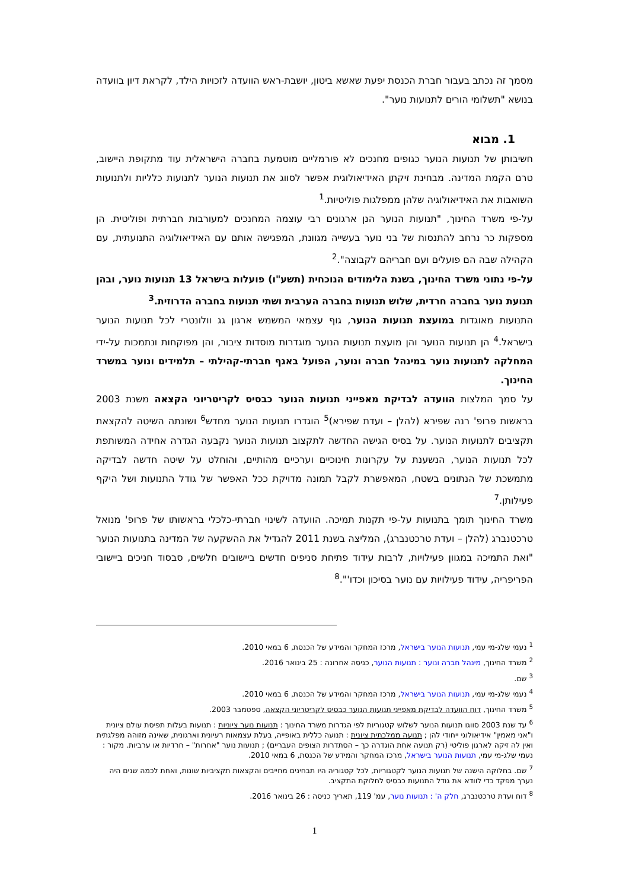מסמך זה נכתב בעבור חברת הכנסת יפעת שאשא ביטון, יושבת-ראש הוועדה לזכויות הילד, לקראת דיון בוועדה בנושא "תשלומי הורים לתנועות נוער".
1. מבוא
חשיבותן של תנועות הנוער כגופים מחנכים לא פורמליים מוטמעת בחברה הישראלית עוד מתקופת היישוב, טרם הקמת המדינה. מבחינת זיקתן האידיאולוגית אפשר לסווג את תנועות הנוער לתנועות כלליות ולתנועות השואבות את האידיאולוגיה שלהן ממפלגות פוליטיות.<sup>1</sup>
על-פי משרד החינוך, "תנועות הנוער הנן ארגונים רבי עוצמה המחנכים למעורבות חברתית ופוליטית. הן מספקות כר נרחב להתנסות של בני נוער בעשייה מגוונת, המפגישה אותם עם האידיאולוגיה התנועתית, עם הקהילה שבה הם פועלים ועם חבריהם לקבוצה".<sup>2</sup>
על-פי נתוני משרד החינוך, בשנת הלימודים הנוכחית (תשע"ו) פועלות בישראל 13 תנועות נוער, ובהן תנועת נוער בחברה חרדית, שלוש תנועות בחברה הערבית ושתי תנועות בחברה הדרוזית.<sup>3</sup>
התנועות מאוגדות במועצת תנועות הנוער, גוף עצמאי המשמש ארגון גג וולונטרי לכל תנועות הנוער בישראל.<sup>4</sup> הן תנועות הנוער והן מועצת תנועות הנוער מוגדרות מוסדות ציבור, והן מפוקחות ונתמכות על-ידי המחלקה לתנועות נוער במינהל חברה ונוער, הפועל באגף חברתי-קהילתי – תלמידים ונוער במשרד החינוך.
על סמך המלצות הוועדה לבדיקת מאפייני תנועות הנוער כבסיס לקריטריוני הקצאה משנת 2003 בראשות פרופ' רנה שפירא (להלן – ועדת שפירא)<sup>5</sup> הוגדרו תנועות הנוער מחדש<sup>6</sup> ושונתה השיטה להקצאת תקציבים לתנועות הנוער. על בסיס הגישה החדשה לתקצוב תנועות הנוער נקבעה הגדרה אחידה המשותפת לכל תנועות הנוער, הנשענת על עקרונות חינוכיים וערכיים מהותיים, והוחלט על שיטה חדשה לבדיקה מתמשכת של הנתונים בשטח, המאפשרת לקבל תמונה מדויקת ככל האפשר של גודל התנועות ושל היקף פעילותן.<sup>7</sup>
משרד החינוך תומך בתנועות על-פי תקנות תמיכה. הוועדה לשינוי חברתי-כלכלי בראשותו של פרופ' מנואל טרכטנברג (להלן – ועדת טרכטנברג), המליצה בשנת 2011 להגדיל את ההשקעה של המדינה בתנועות הנוער "ואת התמיכה במגוון פעילויות, לרבות עידוד פתיחת סניפים חדשים ביישובים חלשים, סבסוד חניכים ביישובי הפריפריה, עידוד פעילויות עם נוער בסיכון וכדו'".<sup>8</sup>
<sup>1</sup> נעמי שלג-מי עמי, תנועות הנוער בישראל, מרכז המחקר והמידע של הכנסת, 6 במאי 2010.
<sup>2</sup> משרד החינוך, מינהל חברה ונוער : תנועות הנוער, כניסה אחרונה : 25 בינואר 2016.
<sup>3</sup> שם.
<sup>4</sup> נעמי שלג-מי עמי, תנועות הנוער בישראל, מרכז המחקר והמידע של הכנסת, 6 במאי 2010.
<sup>5</sup> משרד החינוך, דוח הוועדה לבדיקת מאפייני תנועות הנוער כבסיס לקריטריוני הקצאה, ספטמבר 2003.
<sup>6</sup> עד שנת 2003 סווגו תנועות הנוער לשלוש קטגוריות לפי הגדרות משרד החינוך : תנועות נוער ציוניות : תנועות בעלות תפיסת עולם ציונית ו"אני מאמין" אידיאולוגי ייחודי להן ; תנועה ממלכתית ציונית : תנועה כללית באופייה, בעלת עצמאות רעיונית וארגונית, שאינה מזוהה מפלגתית ואין לה זיקה לארגון פוליטי (רק תנועה אחת הוגדרה כך – הסתדרות הצופים העבריים) ; תנועות נוער "אחרות" – חרדיות או ערביות. מקור : נעמי שלג-מי עמי, תנועות הנוער בישראל, מרכז המחקר והמידע של הכנסת, 6 במאי 2010.
<sup>7</sup> שם. בחלוקה הישנה של תנועות הנוער לקטגוריות, לכל קטגוריה היו תבחינים מחייבים והקצאות תקציביות שונות, ואחת לכמה שנים היה נערך מפקד כדי לוודא את גודל התנועות כבסיס לחלוקת התקציב.
<sup>8</sup> דוח ועדת טרכטנברג, חלק ה' : תנועות נוער, עמ' 119, תאריך כניסה : 26 בינואר 2016.
1